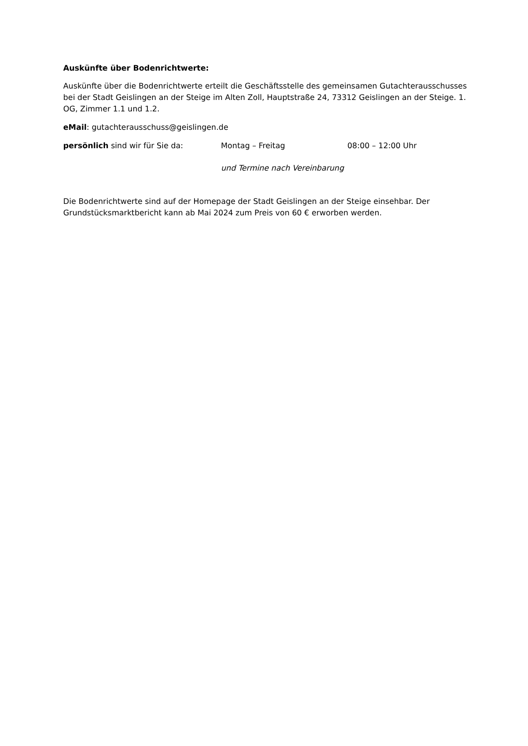Auskünfte über Bodenrichtwerte:
Auskünfte über die Bodenrichtwerte erteilt die Geschäftsstelle des gemeinsamen Gutachterausschusses bei der Stadt Geislingen an der Steige im Alten Zoll, Hauptstraße 24, 73312 Geislingen an der Steige. 1. OG, Zimmer 1.1 und 1.2.
eMail: gutachterausschuss@geislingen.de
persönlich sind wir für Sie da: Montag – Freitag 08:00 – 12:00 Uhr
und Termine nach Vereinbarung
Die Bodenrichtwerte sind auf der Homepage der Stadt Geislingen an der Steige einsehbar. Der Grundstücksmarktbericht kann ab Mai 2024 zum Preis von 60 € erworben werden.